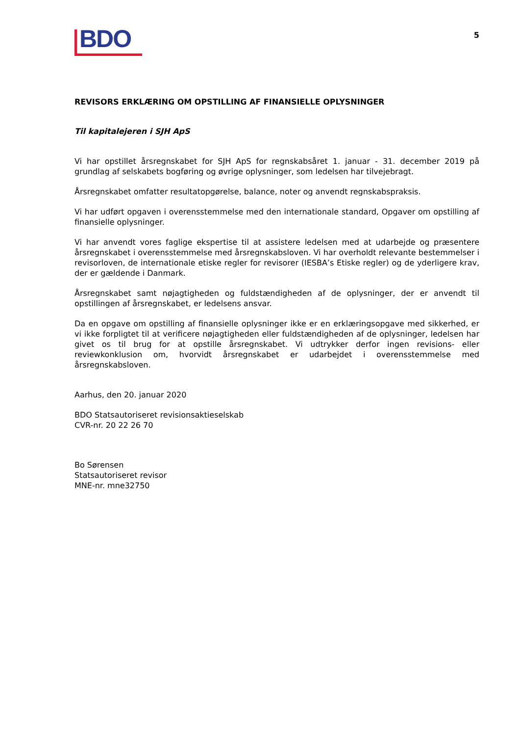BDO
5
REVISORS ERKLÆRING OM OPSTILLING AF FINANSIELLE OPLYSNINGER
Til kapitalejeren i SJH ApS
Vi har opstillet årsregnskabet for SJH ApS for regnskabsåret 1. januar - 31. december 2019 på grundlag af selskabets bogføring og øvrige oplysninger, som ledelsen har tilvejebragt.
Årsregnskabet omfatter resultatopgørelse, balance, noter og anvendt regnskabspraksis.
Vi har udført opgaven i overensstemmelse med den internationale standard, Opgaver om opstilling af finansielle oplysninger.
Vi har anvendt vores faglige ekspertise til at assistere ledelsen med at udarbejde og præsentere årsregnskabet i overensstemmelse med årsregnskabsloven. Vi har overholdt relevante bestemmelser i revisorloven, de internationale etiske regler for revisorer (IESBA’s Etiske regler) og de yderligere krav, der er gældende i Danmark.
Årsregnskabet samt nøjagtigheden og fuldstændigheden af de oplysninger, der er anvendt til opstillingen af årsregnskabet, er ledelsens ansvar.
Da en opgave om opstilling af finansielle oplysninger ikke er en erklæringsopgave med sikkerhed, er vi ikke forpligtet til at verificere nøjagtigheden eller fuldstændigheden af de oplysninger, ledelsen har givet os til brug for at opstille årsregnskabet. Vi udtrykker derfor ingen revisions- eller reviewkonklusion om, hvorvidt årsregnskabet er udarbejdet i overensstemmelse med årsregnskabsloven.
Aarhus, den 20. januar 2020
BDO Statsautoriseret revisionsaktieselskab
CVR-nr. 20 22 26 70
Bo Sørensen
Statsautoriseret revisor
MNE-nr. mne32750